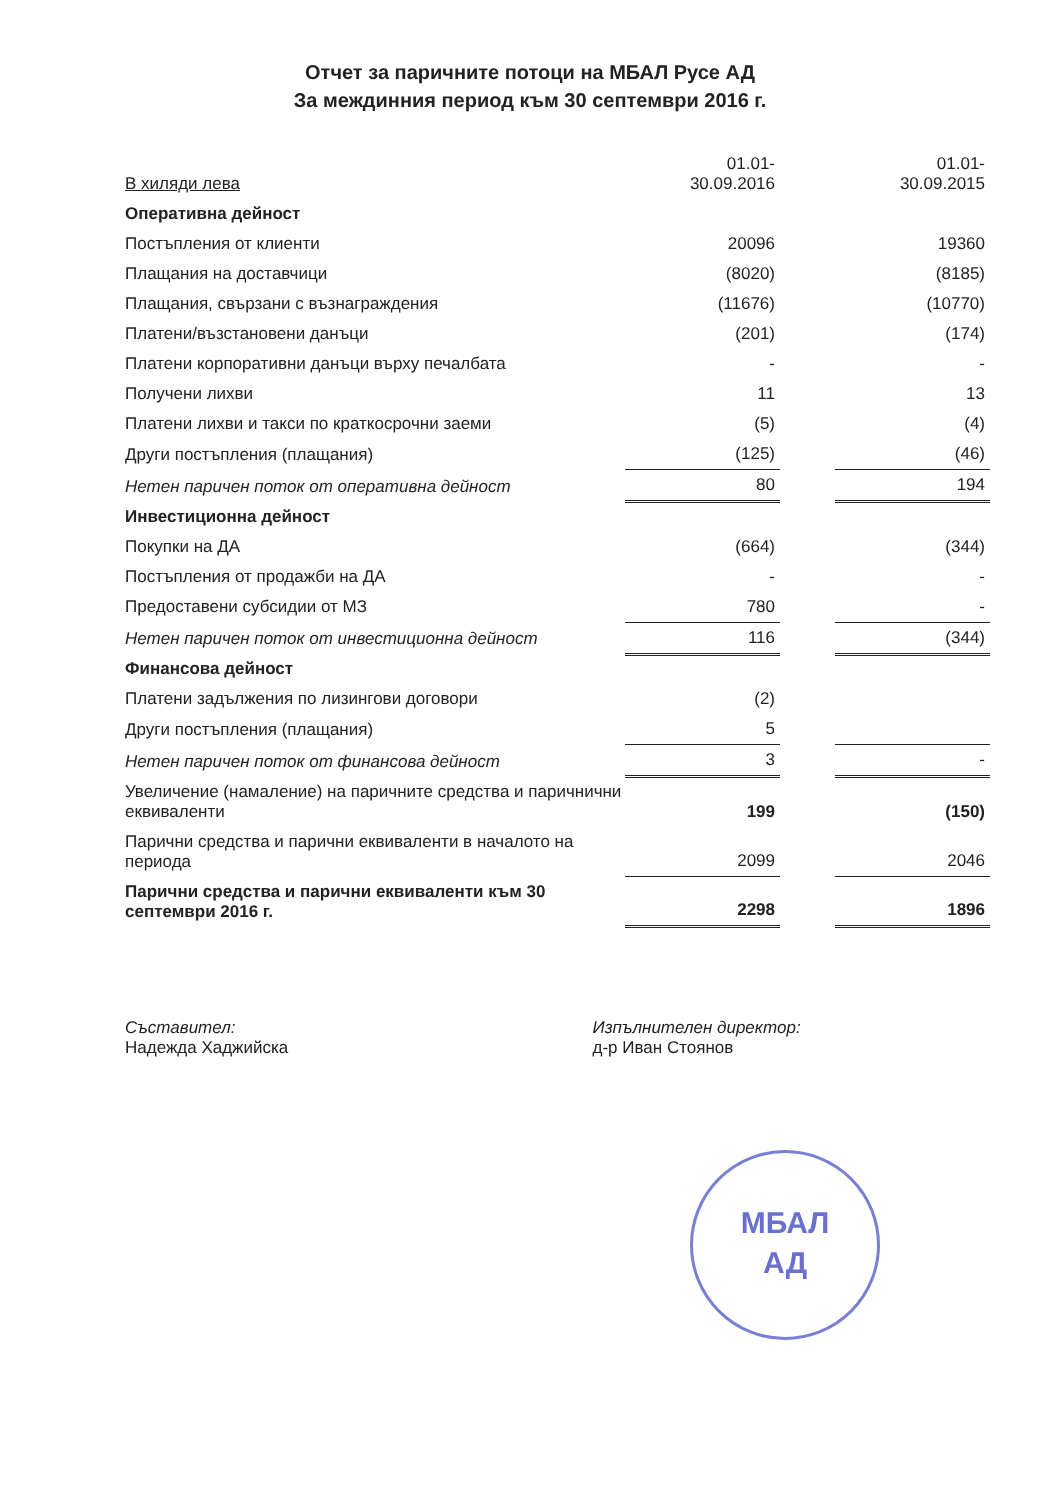Отчет за паричните потоци на МБАЛ Русе АД
За междинния период към 30 септември 2016 г.
| В хиляди лева | 01.01- 30.09.2016 | | 01.01- 30.09.2015 |
| Оперативна дейност | | | |
| Постъпления от клиенти | 20096 | | 19360 |
| Плащания на доставчици | (8020) | | (8185) |
| Плащания, свързани с възнаграждения | (11676) | | (10770) |
| Платени/възстановени данъци | (201) | | (174) |
| Платени корпоративни данъци върху печалбата | - | | - |
| Получени лихви | 11 | | 13 |
| Платени лихви и такси по краткосрочни заеми | (5) | | (4) |
| Други постъпления (плащания) | (125) | | (46) |
| Нетен паричен поток от оперативна дейност | 80 | | 194 |
| Инвестиционна дейност | | | |
| Покупки на ДА | (664) | | (344) |
| Постъпления от продажби на ДА | - | | - |
| Предоставени субсидии от МЗ | 780 | | - |
| Нетен паричен поток от инвестиционна дейност | 116 | | (344) |
| Финансова дейност | | | |
| Платени задължения по лизингови договори | (2) | | |
| Други постъпления (плащания) | 5 | | |
| Нетен паричен поток от финансова дейност | 3 | | - |
| Увеличение (намаление) на паричните средства и паричнични еквиваленти | 199 | | (150) |
| Парични средства и парични еквиваленти в началото на периода | 2099 | | 2046 |
| Парични средства и парични еквиваленти към 30 септември 2016 г. | 2298 | | 1896 |
Съставител:
Надежда Хаджийска
Изпълнителен директор:
д-р Иван Стоянов
МБАЛ
АД